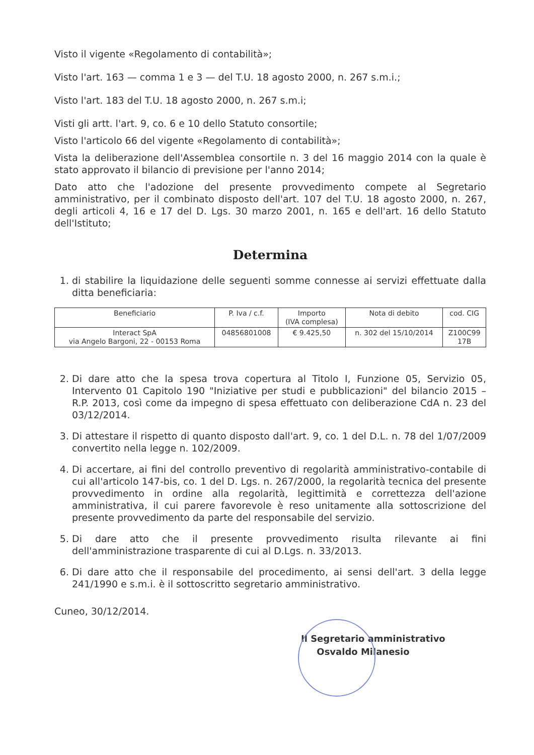Visto il vigente «Regolamento di contabilità»;
Visto l'art. 163 — comma 1 e 3 — del T.U. 18 agosto 2000, n. 267 s.m.i.;
Visto l'art. 183 del T.U. 18 agosto 2000, n. 267 s.m.i;
Visti gli artt. l'art. 9, co. 6 e 10 dello Statuto consortile;
Visto l'articolo 66 del vigente «Regolamento di contabilità»;
Vista la deliberazione dell'Assemblea consortile n. 3 del 16 maggio 2014 con la quale è stato approvato il bilancio di previsione per l'anno 2014;
Dato atto che l'adozione del presente provvedimento compete al Segretario amministrativo, per il combinato disposto dell'art. 107 del T.U. 18 agosto 2000, n. 267, degli articoli 4, 16 e 17 del D. Lgs. 30 marzo 2001, n. 165 e dell'art. 16 dello Statuto dell'Istituto;
Determina
1. di stabilire la liquidazione delle seguenti somme connesse ai servizi effettuate dalla ditta beneficiaria:
| Beneficiario | P. Iva / c.f. | Importo (IVA complesa) | Nota di debito | cod. CIG |
| --- | --- | --- | --- | --- |
| Interact SpA via Angelo Bargoni, 22 - 00153 Roma | 04856801008 | € 9.425,50 | n. 302 del 15/10/2014 | Z100C99 17B |
2. Di dare atto che la spesa trova copertura al Titolo I, Funzione 05, Servizio 05, Intervento 01 Capitolo 190 "Iniziative per studi e pubblicazioni" del bilancio 2015 – R.P. 2013, così come da impegno di spesa effettuato con deliberazione CdA n. 23 del 03/12/2014.
3. Di attestare il rispetto di quanto disposto dall'art. 9, co. 1 del D.L. n. 78 del 1/07/2009 convertito nella legge n. 102/2009.
4. Di accertare, ai fini del controllo preventivo di regolarità amministrativo-contabile di cui all'articolo 147-bis, co. 1 del D. Lgs. n. 267/2000, la regolarità tecnica del presente provvedimento in ordine alla regolarità, legittimità e correttezza dell'azione amministrativa, il cui parere favorevole è reso unitamente alla sottoscrizione del presente provvedimento da parte del responsabile del servizio.
5. Di dare atto che il presente provvedimento risulta rilevante ai fini dell'amministrazione trasparente di cui al D.Lgs. n. 33/2013.
6. Di dare atto che il responsabile del procedimento, ai sensi dell'art. 3 della legge 241/1990 e s.m.i. è il sottoscritto segretario amministrativo.
Cuneo, 30/12/2014.
Il Segretario amministrativo
Osvaldo Milanesio